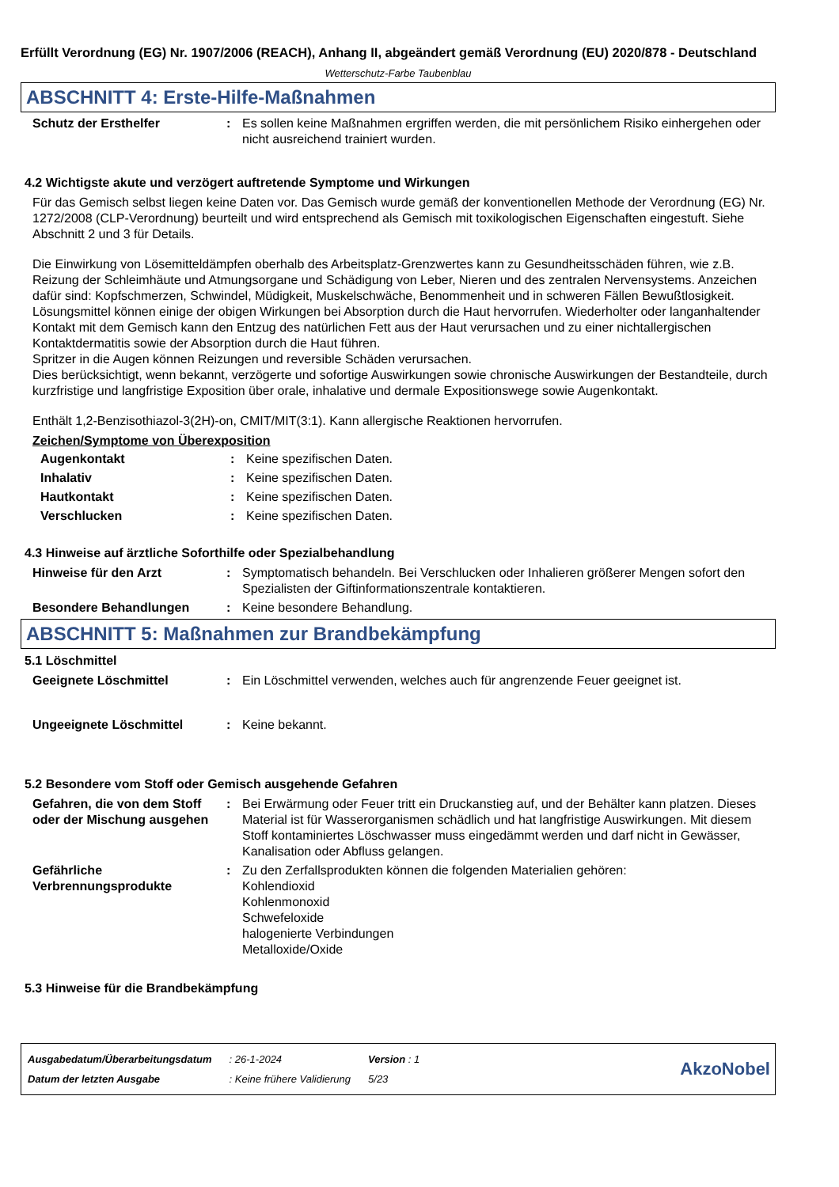Erfüllt Verordnung (EG) Nr. 1907/2006 (REACH), Anhang II, abgeändert gemäß Verordnung (EU) 2020/878 - Deutschland
Wetterschutz-Farbe Taubenblau
ABSCHNITT 4: Erste-Hilfe-Maßnahmen
Schutz der Ersthelfer: Es sollen keine Maßnahmen ergriffen werden, die mit persönlichem Risiko einhergehen oder nicht ausreichend trainiert wurden.
4.2 Wichtigste akute und verzögert auftretende Symptome und Wirkungen
Für das Gemisch selbst liegen keine Daten vor. Das Gemisch wurde gemäß der konventionellen Methode der Verordnung (EG) Nr. 1272/2008 (CLP-Verordnung) beurteilt und wird entsprechend als Gemisch mit toxikologischen Eigenschaften eingestuft. Siehe Abschnitt 2 und 3 für Details.
Die Einwirkung von Lösemitteldämpfen oberhalb des Arbeitsplatz-Grenzwertes kann zu Gesundheitsschäden führen, wie z.B. Reizung der Schleimhäute und Atmungsorgane und Schädigung von Leber, Nieren und des zentralen Nervensystems. Anzeichen dafür sind: Kopfschmerzen, Schwindel, Müdigkeit, Muskelschwäche, Benommenheit und in schweren Fällen Bewußtlosigkeit.
Lösungsmittel können einige der obigen Wirkungen bei Absorption durch die Haut hervorrufen. Wiederholter oder langanhaltender Kontakt mit dem Gemisch kann den Entzug des natürlichen Fett aus der Haut verursachen und zu einer nichtallergischen Kontaktdermatitis sowie der Absorption durch die Haut führen.
Spritzer in die Augen können Reizungen und reversible Schäden verursachen.
Dies berücksichtigt, wenn bekannt, verzögerte und sofortige Auswirkungen sowie chronische Auswirkungen der Bestandteile, durch kurzfristige und langfristige Exposition über orale, inhalative und dermale Expositionswege sowie Augenkontakt.
Enthält 1,2-Benzisothiazol-3(2H)-on, CMIT/MIT(3:1). Kann allergische Reaktionen hervorrufen.
Zeichen/Symptome von Überexposition
Augenkontakt: Keine spezifischen Daten.
Inhalativ: Keine spezifischen Daten.
Hautkontakt: Keine spezifischen Daten.
Verschlucken: Keine spezifischen Daten.
4.3 Hinweise auf ärztliche Soforthilfe oder Spezialbehandlung
Hinweise für den Arzt: Symptomatisch behandeln. Bei Verschlucken oder Inhalieren größerer Mengen sofort den Spezialisten der Giftinformationszentrale kontaktieren.
Besondere Behandlungen: Keine besondere Behandlung.
ABSCHNITT 5: Maßnahmen zur Brandbekämpfung
5.1 Löschmittel
Geeignete Löschmittel: Ein Löschmittel verwenden, welches auch für angrenzende Feuer geeignet ist.
Ungeeignete Löschmittel: Keine bekannt.
5.2 Besondere vom Stoff oder Gemisch ausgehende Gefahren
Gefahren, die von dem Stoff oder der Mischung ausgehen: Bei Erwärmung oder Feuer tritt ein Druckanstieg auf, und der Behälter kann platzen. Dieses Material ist für Wasserorganismen schädlich und hat langfristige Auswirkungen. Mit diesem Stoff kontaminiertes Löschwasser muss eingedämmt werden und darf nicht in Gewässer, Kanalisation oder Abfluss gelangen.
Gefährliche Verbrennungsprodukte: Zu den Zerfallsprodukten können die folgenden Materialien gehören:
Kohlendioxid
Kohlenmonoxid
Schwefeloxide
halogenierte Verbindungen
Metalloxide/Oxide
5.3 Hinweise für die Brandbekämpfung
| Ausgabedatum/Überarbeitungsdatum | : 26-1-2024 | Version : 1 |
| Datum der letzten Ausgabe | : Keine frühere Validierung | 5/23 |
AkzoNobel